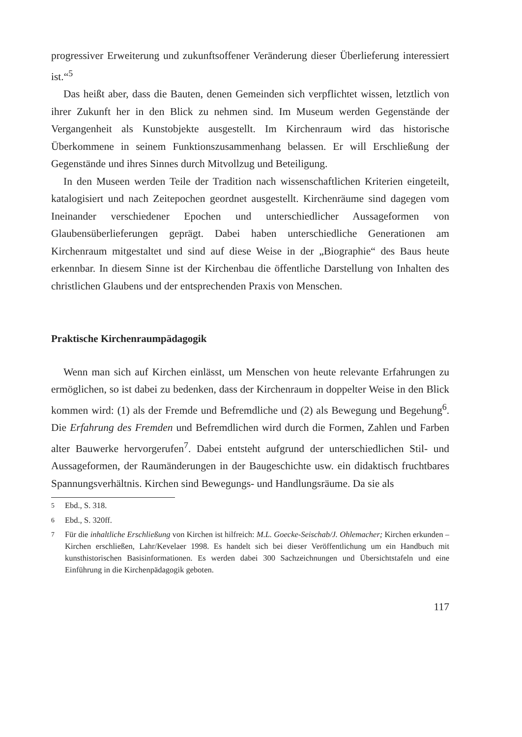progressiver Erweiterung und zukunftsoffener Veränderung dieser Überlieferung interessiert ist.“<sup>5</sup>
Das heißt aber, dass die Bauten, denen Gemeinden sich verpflichtet wissen, letztlich von ihrer Zukunft her in den Blick zu nehmen sind. Im Museum werden Gegenstände der Vergangenheit als Kunstobjekte ausgestellt. Im Kirchenraum wird das historische Überkommene in seinem Funktionszusammenhang belassen. Er will Erschließung der Gegenstände und ihres Sinnes durch Mitvollzug und Beteiligung.
In den Museen werden Teile der Tradition nach wissenschaftlichen Kriterien eingeteilt, katalogisiert und nach Zeitepochen geordnet ausgestellt. Kirchenräume sind dagegen vom Ineinander verschiedener Epochen und unterschiedlicher Aussageformen von Glaubensüberlieferungen geprägt. Dabei haben unterschiedliche Generationen am Kirchenraum mitgestaltet und sind auf diese Weise in der „Biographie“ des Baus heute erkennbar. In diesem Sinne ist der Kirchenbau die öffentliche Darstellung von Inhalten des christlichen Glaubens und der entsprechenden Praxis von Menschen.
Praktische Kirchenraumpädagogik
Wenn man sich auf Kirchen einlässt, um Menschen von heute relevante Erfahrungen zu ermöglichen, so ist dabei zu bedenken, dass der Kirchenraum in doppelter Weise in den Blick kommen wird: (1) als der Fremde und Befremdliche und (2) als Bewegung und Begehung<sup>6</sup>. Die Erfahrung des Fremden und Befremdlichen wird durch die Formen, Zahlen und Farben alter Bauwerke hervorgerufen<sup>7</sup>. Dabei entsteht aufgrund der unterschiedlichen Stil- und Aussageformen, der Raumänderungen in der Baugeschichte usw. ein didaktisch fruchtbares Spannungsverhältnis. Kirchen sind Bewegungs- und Handlungsräume. Da sie als
<sup>5</sup> Ebd., S. 318.
<sup>6</sup> Ebd., S. 320ff.
<sup>7</sup> Für die inhaltliche Erschließung von Kirchen ist hilfreich: M.L. Goecke-Seischab/J. Ohlemacher; Kirchen erkunden – Kirchen erschließen, Lahr/Kevelaer 1998. Es handelt sich bei dieser Veröffentlichung um ein Handbuch mit kunsthistorischen Basisinformationen. Es werden dabei 300 Sachzeichnungen und Übersichtstafeln und eine Einführung in die Kirchenpädagogik geboten.
117